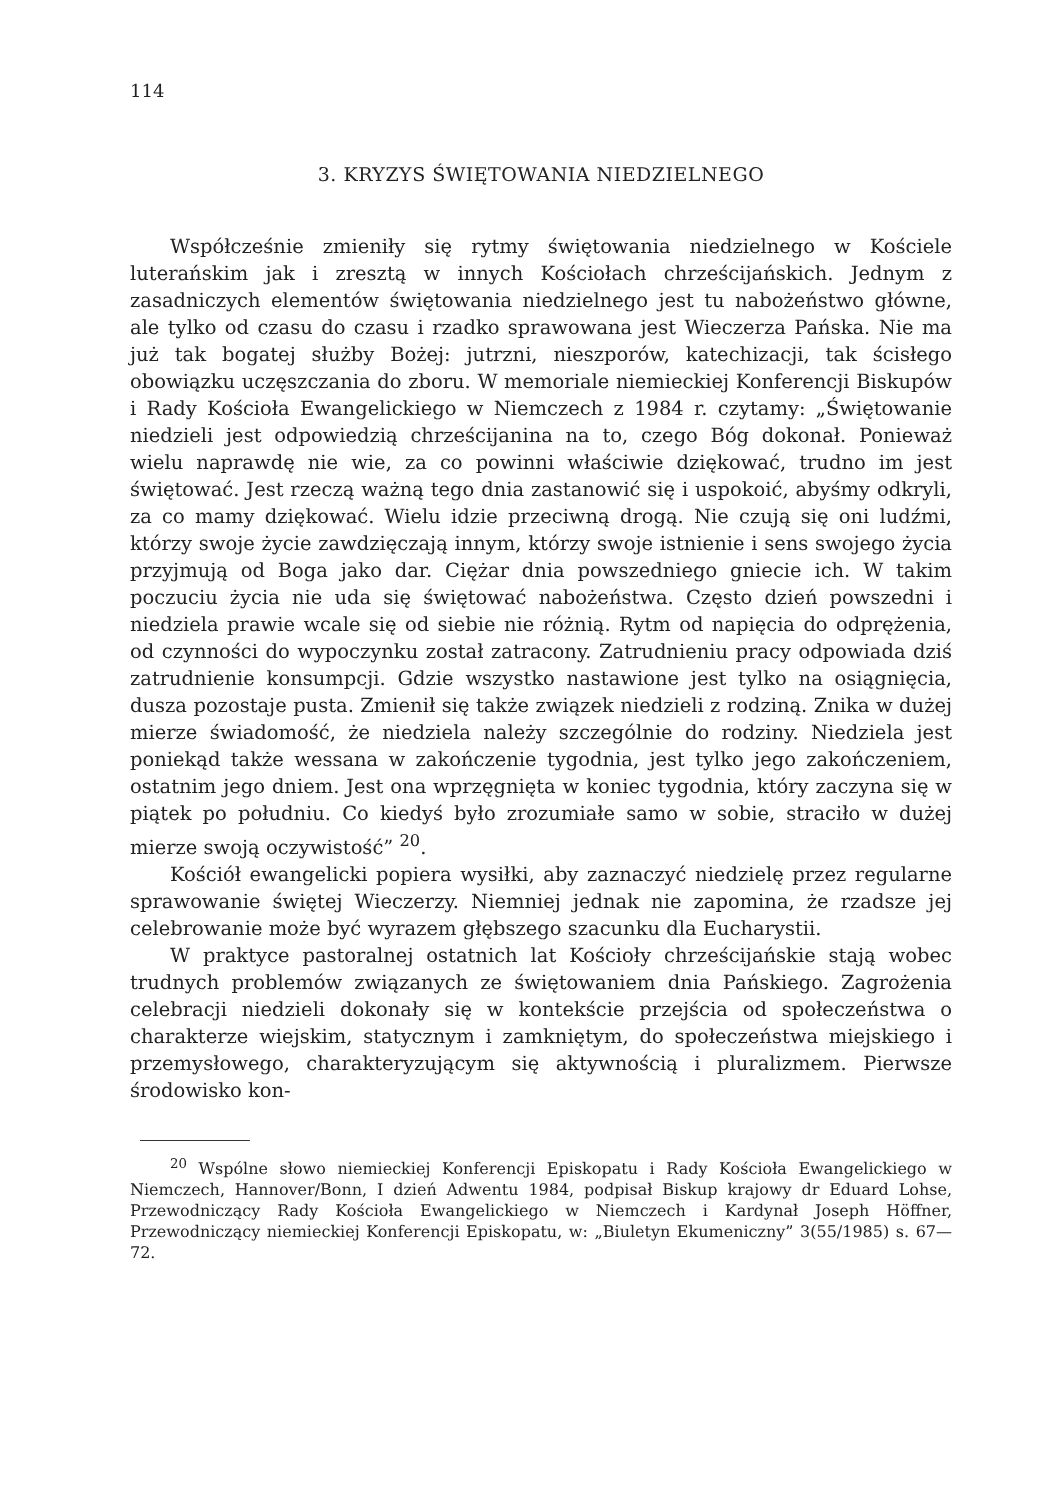114
3. KRYZYS ŚWIĘTOWANIA NIEDZIELNEGO
Współcześnie zmieniły się rytmy świętowania niedzielnego w Kościele luterańskim jak i zresztą w innych Kościołach chrześcijańskich. Jednym z zasadniczych elementów świętowania niedzielnego jest tu nabożeństwo główne, ale tylko od czasu do czasu i rzadko sprawowana jest Wieczerza Pańska. Nie ma już tak bogatej służby Bożej: jutrzni, nieszporów, katechizacji, tak ścisłego obowiązku uczęszczania do zboru. W memoriale niemieckiej Konferencji Biskupów i Rady Kościoła Ewangelickiego w Niemczech z 1984 r. czytamy: „Świętowanie niedzieli jest odpowiedzią chrześcijanina na to, czego Bóg dokonał. Ponieważ wielu naprawdę nie wie, za co powinni właściwie dziękować, trudno im jest świętować. Jest rzeczą ważną tego dnia zastanowić się i uspokoić, abyśmy odkryli, za co mamy dziękować. Wielu idzie przeciwną drogą. Nie czują się oni ludźmi, którzy swoje życie zawdzięczają innym, którzy swoje istnienie i sens swojego życia przyjmują od Boga jako dar. Ciężar dnia powszedniego gniecie ich. W takim poczuciu życia nie uda się świętować nabożeństwa. Często dzień powszedni i niedziela prawie wcale się od siebie nie różnią. Rytm od napięcia do odprężenia, od czynności do wypoczynku został zatracony. Zatrudnieniu pracy odpowiada dziś zatrudnienie konsumpcji. Gdzie wszystko nastawione jest tylko na osiągnięcia, dusza pozostaje pusta. Zmienił się także związek niedzieli z rodziną. Znika w dużej mierze świadomość, że niedziela należy szczególnie do rodziny. Niedziela jest poniekąd także wessana w zakończenie tygodnia, jest tylko jego zakończeniem, ostatnim jego dniem. Jest ona wprzęgnięta w koniec tygodnia, który zaczyna się w piątek po południu. Co kiedyś było zrozumiałe samo w sobie, straciło w dużej mierze swoją oczywistość” <sup>20</sup>.
Kościół ewangelicki popiera wysiłki, aby zaznaczyć niedzielę przez regularne sprawowanie świętej Wieczerzy. Niemniej jednak nie zapomina, że rzadsze jej celebrowanie może być wyrazem głębszego szacunku dla Eucharystii.
W praktyce pastoralnej ostatnich lat Kościoły chrześcijańskie stają wobec trudnych problemów związanych ze świętowaniem dnia Pańskiego. Zagrożenia celebracji niedzieli dokonały się w kontekście przejścia od społeczeństwa o charakterze wiejskim, statycznym i zamkniętym, do społeczeństwa miejskiego i przemysłowego, charakteryzującym się aktywnością i pluralizmem. Pierwsze środowisko kon-
<sup>20</sup> Wspólne słowo niemieckiej Konferencji Episkopatu i Rady Kościoła Ewangelickiego w Niemczech, Hannover/Bonn, I dzień Adwentu 1984, podpisał Biskup krajowy dr Eduard Lohse, Przewodniczący Rady Kościoła Ewangelickiego w Niemczech i Kardynał Joseph Höffner, Przewodniczący niemieckiej Konferencji Episkopatu, w: „Biuletyn Ekumeniczny” 3(55/1985) s. 67—72.